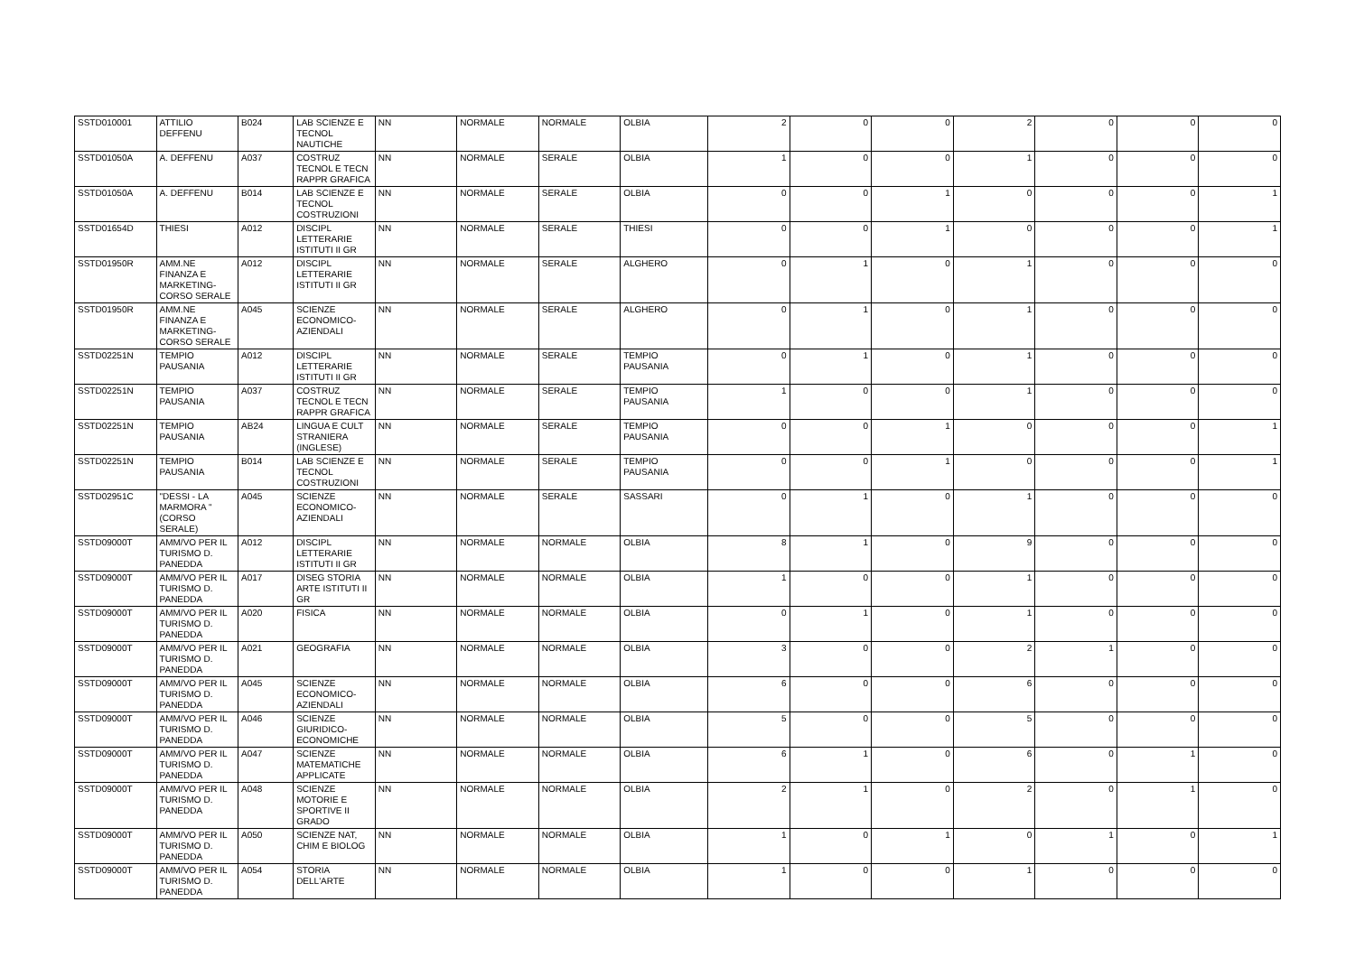| SSTD010001 | ATTILIO DEFFENU | B024 | LAB SCIENZE E TECNOL NAUTICHE | NN | NORMALE | NORMALE | OLBIA | 2 | 0 | 0 | 2 | 0 | 0 | 0 |
| SSTD01050A | A. DEFFENU | A037 | COSTRUZ TECNOL E TECN RAPPR GRAFICA | NN | NORMALE | SERALE | OLBIA | 1 | 0 | 0 | 1 | 0 | 0 | 0 |
| SSTD01050A | A. DEFFENU | B014 | LAB SCIENZE E TECNOL COSTRUZIONI | NN | NORMALE | SERALE | OLBIA | 0 | 0 | 1 | 0 | 0 | 0 | 1 |
| SSTD01654D | THIESI | A012 | DISCIPL LETTERARIE ISTITUTI II GR | NN | NORMALE | SERALE | THIESI | 0 | 0 | 1 | 0 | 0 | 0 | 1 |
| SSTD01950R | AMM.NE FINANZA E MARKETING- CORSO SERALE | A012 | DISCIPL LETTERARIE ISTITUTI II GR | NN | NORMALE | SERALE | ALGHERO | 0 | 1 | 0 | 1 | 0 | 0 | 0 |
| SSTD01950R | AMM.NE FINANZA E MARKETING- CORSO SERALE | A045 | SCIENZE ECONOMICO- AZIENDALI | NN | NORMALE | SERALE | ALGHERO | 0 | 1 | 0 | 1 | 0 | 0 | 0 |
| SSTD02251N | TEMPIO PAUSANIA | A012 | DISCIPL LETTERARIE ISTITUTI II GR | NN | NORMALE | SERALE | TEMPIO PAUSANIA | 0 | 1 | 0 | 1 | 0 | 0 | 0 |
| SSTD02251N | TEMPIO PAUSANIA | A037 | COSTRUZ TECNOL E TECN RAPPR GRAFICA | NN | NORMALE | SERALE | TEMPIO PAUSANIA | 1 | 0 | 0 | 1 | 0 | 0 | 0 |
| SSTD02251N | TEMPIO PAUSANIA | AB24 | LINGUA E CULT STRANIERA (INGLESE) | NN | NORMALE | SERALE | TEMPIO PAUSANIA | 0 | 0 | 1 | 0 | 0 | 0 | 1 |
| SSTD02251N | TEMPIO PAUSANIA | B014 | LAB SCIENZE E TECNOL COSTRUZIONI | NN | NORMALE | SERALE | TEMPIO PAUSANIA | 0 | 0 | 1 | 0 | 0 | 0 | 1 |
| SSTD02951C | "DESSI - LA MARMORA " (CORSO SERALE) | A045 | SCIENZE ECONOMICO- AZIENDALI | NN | NORMALE | SERALE | SASSARI | 0 | 1 | 0 | 1 | 0 | 0 | 0 |
| SSTD09000T | AMM/VO PER IL TURISMO D. PANEDDA | A012 | DISCIPL LETTERARIE ISTITUTI II GR | NN | NORMALE | NORMALE | OLBIA | 8 | 1 | 0 | 9 | 0 | 0 | 0 |
| SSTD09000T | AMM/VO PER IL TURISMO D. PANEDDA | A017 | DISEG STORIA ARTE ISTITUTI II GR | NN | NORMALE | NORMALE | OLBIA | 1 | 0 | 0 | 1 | 0 | 0 | 0 |
| SSTD09000T | AMM/VO PER IL TURISMO D. PANEDDA | A020 | FISICA | NN | NORMALE | NORMALE | OLBIA | 0 | 1 | 0 | 1 | 0 | 0 | 0 |
| SSTD09000T | AMM/VO PER IL TURISMO D. PANEDDA | A021 | GEOGRAFIA | NN | NORMALE | NORMALE | OLBIA | 3 | 0 | 0 | 2 | 1 | 0 | 0 |
| SSTD09000T | AMM/VO PER IL TURISMO D. PANEDDA | A045 | SCIENZE ECONOMICO- AZIENDALI | NN | NORMALE | NORMALE | OLBIA | 6 | 0 | 0 | 6 | 0 | 0 | 0 |
| SSTD09000T | AMM/VO PER IL TURISMO D. PANEDDA | A046 | SCIENZE GIURIDICO- ECONOMICHE | NN | NORMALE | NORMALE | OLBIA | 5 | 0 | 0 | 5 | 0 | 0 | 0 |
| SSTD09000T | AMM/VO PER IL TURISMO D. PANEDDA | A047 | SCIENZE MATEMATICHE APPLICATE | NN | NORMALE | NORMALE | OLBIA | 6 | 1 | 0 | 6 | 0 | 1 | 0 |
| SSTD09000T | AMM/VO PER IL TURISMO D. PANEDDA | A048 | SCIENZE MOTORIE E SPORTIVE II GRADO | NN | NORMALE | NORMALE | OLBIA | 2 | 1 | 0 | 2 | 0 | 1 | 0 |
| SSTD09000T | AMM/VO PER IL TURISMO D. PANEDDA | A050 | SCIENZE NAT, CHIM E BIOLOG | NN | NORMALE | NORMALE | OLBIA | 1 | 0 | 1 | 0 | 1 | 0 | 1 |
| SSTD09000T | AMM/VO PER IL TURISMO D. PANEDDA | A054 | STORIA DELL'ARTE | NN | NORMALE | NORMALE | OLBIA | 1 | 0 | 0 | 1 | 0 | 0 | 0 |